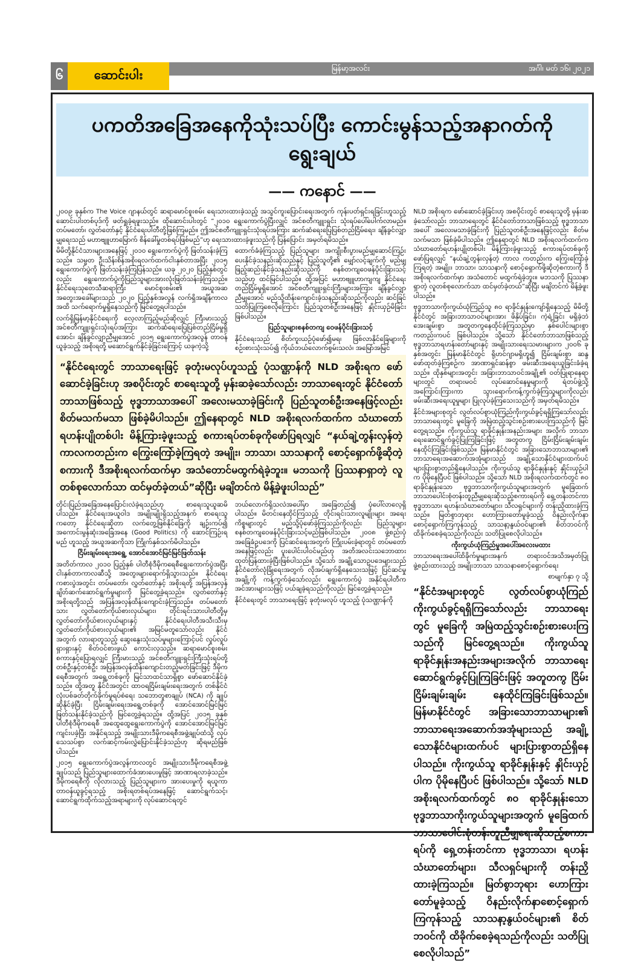၆ ဆောင်းပါး
မြန်မာ့အလင်း အင်္ဂါ၊ မတ် ၁၆၊ ၂၀၂၁
ပကတိအခြေအနေကိုသုံးသပ်ပြီး ကောင်းမွန်သည့်အနာဂတ်ကို ရွေးချယ်
—— ကနောင် ——
၂၀၀၉ ခုနှစ်က The Voice ဂျာနယ်တွင် ဆရာမောင်စူးစမ်း ရေးသားထားခဲ့သည့် အသွင်ကူးပြောင်းရေးအတွက် ကုန်းပတ်ရှင်းရခြင်းဟူသည့် ဆောင်းပါးတစ်ပုဒ်ကို ဖတ်ရှုခဲ့ရဖူးသည်။ ထိုဆောင်းပါးတွင် “၂၀၁၀ ရွေးကောက်ပွဲပြီးလျှင် အင်စတီကျူးရှင်း သုံးရပ်ပေါ်ပေါက်လာမည်။ တပ်မတော်၊ လွှတ်တော်နှင့် နိုင်ငံရေးပါတီတို့ဖြစ်ကြမည်။ ဤအင်စတီကျူးရှင်းသုံးရပ်အကြား ဆက်ဆံရေးပြေပြစ်တည်ငြိမ်ရေး၊ ချိန်ခွင်လျှာမျှရေးသည် မဟာဗျူဟာမြောက် စိန်ခေါ်မှုတစ်ရပ်ဖြစ်မည်”ဟု ရေးသားထားခဲ့ဖူးသည်ကို ပြန်ပြောင်း အမှတ်ရမိသည်။
မိမိတို့နိုင်ငံသားများအနေဖြင့် ၂၀၁၀ ရွေးကောက်ပွဲကို ဖြတ်သန်းခဲ့ကြသည်။ သမ္မတ ဦးသိန်းစိန်အစိုးရလက်ထက်ငါးနှစ်တာအပြီး ၂၀၁၅ ရွေးကောက်ပွဲကို ဖြတ်သန်းခဲ့ကြပြန်သည်။ ယခု ၂၀၂၀ ပြည့်နှစ်တွင်လည်း ရွေးကောက်ပွဲကိုပြည်သူများအားလုံးဖြတ်သန်းခဲ့ကြသည်။ နိုင်ငံရေးသုတေသီဆရာကြီး မောင်စူးစမ်း၏ အယူအဆ အတွေးအခေါ်များသည် ၂၀၂၀ ပြည့်နှစ်အလွန် လက်ရှိအချိန်ကာလအထိ သက်ရောက်မှုရှိနေသည်ကို မြင်တွေ့ရပါသည်။
လက်ရှိမြန်မာ့နိုင်ငံရေးကို လေ့လာကြည့်မည်ဆိုလျှင် ကြီးမားသည့် အင်စတီကျူးရှင်းသုံးရပ်အကြား ဆက်ဆံရေးပြေပြစ်တည်ငြိမ်မှုရှိအောင်၊ ချိန်ခွင်လျှာညီမျှအောင် ၂၀၁၅ ရွေးကောက်ပွဲအလွန် တာဝန်ယူခဲ့သည့် အစိုးရတို့ မဆောင်ရွက်နိုင်ခဲ့ခြင်းကြောင့် ယခုကဲ့သို့
ထောက်ခံခဲ့ကြသည့် ပြည်သူများ အကျိုးစီးပွားမည်မျှဆောင်ကြဉ်းပေးနိုင်ခဲ့သနည်းဆိုသည်နှင့် ပြည်သူတို့၏ မျှော်လင့်ချက်ကို မည်မျှဖြည့်ဆည်းနိုင်ခဲ့သနည်းဆိုသည်ကို စနစ်တကျဝေဖန်ပိုင်းခြားသင့်သည်ဟု ထင်မြင်ပါသည်။ ထို့အပြင် မဟာဗျူဟာကျကျ နိုင်ငံရေးတည်ငြိမ်မှုရှိအောင် အင်စတီကျူးရှင်းကြီးများအကြား ချိန်ခွင်လျှာညီမျှအောင် မည်သို့ထိန်းကျောင်းခဲ့သနည်းဆိုသည်ကိုလည်း ဆင်ခြင်သတိပြုကြစေလိုကြောင်း ပြည်သူတစ်ဦးအနေဖြင့် နှိုင်းယှဉ်မိခြင်းဖြစ်ပါသည်။
ပြည်သူများစနစ်တကျ ဝေဖန်ပိုင်းခြားသင့်
နိုင်ငံရေးသည် စိတ်ကူးယဉ်ပုံဖော်၍မရ၊ ဖြစ်လာနိုင်ခြေများကို စဉ်းစားသုံးသပ်၍ ကိုယ်ဘယ်လောက်စွမ်းသလဲ၊ အမြော်အမြင်
“နိုင်ငံရေးတွင် ဘာသာရေးဖြင့် ခုတုံးမလုပ်ဟူသည့် ပုံသဏ္ဌာန်ကို NLD အစိုးရက ဖော်ဆောင်ခဲ့ခြင်းဟု အစပိုင်းတွင် စာရေးသူတို့ မှန်းဆခဲ့သော်လည်း ဘာသာရေးတွင် နိုင်ငံတော်ဘာသာဖြစ်သည့် ဗုဒ္ဓဘာသာအပေါ် အလေးမသာခဲ့ခြင်းကို ပြည်သူတစ်ဦးအနေဖြင့်လည်း စိတ်မသက်မသာ ဖြစ်ခဲ့မိပါသည်။ ဤနေရာတွင် NLD အစိုးရလက်ထက်က သံဃာတော်ရဟန်းပျိုတစ်ပါး မိန့်ကြားခဲ့ဖူးသည့် စကားရပ်တစ်ခုကိုဖော်ပြရလျှင် “နယ်ချဲ့တွန်းလှန်တဲ့ ကာလကတည်းက ကြွေးကြော်ခဲ့ကြရတဲ့ အမျိုး၊ ဘာသာ၊ သာသနာကို စောင့်ရှောက်ဖို့ဆိုတဲ့စကားကို ဒီအစိုးရလက်ထက်မှာ အသံတောင်မထွက်ရဲခဲ့ဘူး။ မဘသကို ပြဿနာရှာတဲ့ လူတစ်စုလောက်သာ ထင်မှတ်ခဲ့တယ်”ဆိုပြီး မချိတင်ကဲ မိန့်ခဲ့ဖူးပါသည်”
တိုင်းပြည်အခြေအနေပြောင်းလဲခဲ့ရသည်ဟု စာရေးသူယူဆမိပါသည်။ နိုင်ငံရေးအယူဝါဒ အမျိုးမျိုးရှိသည့်အနက် စာရေးသူကတော့ နိုင်ငံရေးဆိုတာ လက်တွေ့ဖြစ်နိုင်ခြေကို ချဉ်းကပ်၍ အကောင်းမွန်ဆုံးအခြေအနေ (Good Politics) ကို ဆောင်ကြဉ်းရမည် ဟူသည့် အယူအဆကိုသာ ကြိုက်နှစ်သက်မိပါသည်။
ငြိမ်းချမ်းရေးအရွေ့ အောင်အောင်မြင်မြင်ဖြတ်သန်း
အတိတ်ကာလ ၂၀၁၀ ပြည့်နှစ် ပါတီစုံဒီမိုကရေစီရွေးကောက်ပွဲအပြီး ငါးနှစ်တာကာလဆီသို့ အတွေးများရောက်ရှိသွားသည်။ နိုင်ငံရေးကစားပွဲအတွင်း တပ်မတော်၊ လွှတ်တော်နှင့် အစိုးရတို့ အပြန်အလှန် ချိတ်ဆက်ဆောင်ရွက်မှုများကို မြင်တွေ့ခဲ့ရသည်။ လွှတ်တော်နှင့် အစိုးရတို့သည် အပြန်အလှန်ထိန်းကျောင်းခဲ့ကြသည်။ တပ်မတော်သား လွှတ်တော်ကိုယ်စားလှယ်များ၊ တိုင်းရင်းသားပါတီတို့မှ လွှတ်တော်ကိုယ်စားလှယ်များနှင့် နိုင်ငံရေးပါတီအသီးသီးမှ လွှတ်တော်ကိုယ်စားလှယ်များ၏ အမြင်မတူသော်လည်း နိုင်ငံအတွက် လားရာတူသည့် ဆွေးနွေးသုံးသပ်မှုများကြောင့်ပင် လှုပ်လှုပ်ရှားရှားနှင့် စိတ်ဝင်စားဖွယ် ကောင်းလှသည်။ ဆရာမောင်စူးစမ်း စကားနှင့်ပြောရလျှင် ကြီးမားသည့် အင်စတီကျူးရှင်းကြီးသုံးရပ်တို့ တစ်ဦးနှင့်တစ်ဦး အပြန်အလှန်ထိန်းကျောင်းတည့်မတ်ခြင်းဖြင့် ဒီမိုကရေစီအတွက် အရွေ့တစ်ခုကို မြင်သာထင်သာရှိစွာ ဖော်ဆောင်နိုင်ခဲ့သည်။ ထို့အတူ နိုင်ငံအတွင်း ထာဝရငြိမ်းချမ်းရေးအတွက် တစ်နိုင်ငံလုံးပစ်ခတ်တိုက်ခိုက်မှုရပ်စဲရေး သဘောတူစာချုပ် (NCA) ကို ချုပ်ဆိုနိုင်ခဲ့ပြီး ငြိမ်းချမ်းရေးအရွေ့တစ်ခုကို အောင်အောင်မြင်မြင် ဖြတ်သန်းနိုင်ခဲ့သည်ကို မြင်တွေ့ခဲ့ရသည်။ ထို့အပြင် ၂၀၁၅ ခုနှစ် ပါတီစုံဒီမိုကရေစီ အထွေထွေရွေးကောက်ပွဲကို အောင်အောင်မြင်မြင် ကျင်းပခဲ့ပြီး အနိုင်ရသည့် အမျိုးသားဒီမိုကရေစီအဖွဲ့ချုပ်ထံသို့ လုပ်သေသပ်စွာ လက်ဆင့်ကမ်းလွှဲပြောင်းနိုင်ခဲ့သည်ဟု ဆိုရမည်ဖြစ်ပါသည်။
၂၀၁၅ ရွေးကောက်ပွဲအလွန်ကာလတွင် အမျိုးသားဒီမိုကရေစီအဖွဲ့ချုပ်သည် ပြည်သူများထောက်ခံအားပေးမှုဖြင့် အာဏာရလာခဲ့သည်။ ဒီမိုကရေစီကို လိုလားသည့် ပြည်သူများက အားပေးမှုကို ရယူကာ တာဝန်ယူခွင့်ရသည့် အစိုးရတစ်ရပ်အနေဖြင့် ဆောင်ရွက်သင့်၊ ဆောင်ရွက်ထိုက်သည့်အရာများကို လုပ်ဆောင်ရတွင်
ဘယ်လောက်ရှိသလဲအပေါ်မှာ အခြေတည်၍ ပုံပေါ်လာလေ့ရှိပါသည်။ မိတင်းနေထိုင်ကြသည့် တိုင်းရင်းသားလူမျိုးများ အရေးကိစ္စများတွင် မည်သို့ပုံဖော်ခဲ့ကြသည်ကိုလည်း ပြည်သူများ စနစ်တကျဝေဖန်ပိုင်းခြားသင့်မည်ဖြစ်ပါသည်။ ၂၀၀၈ ဖွဲ့စည်းပုံအခြေခံဥပဒေကို ပြင်ဆင်ရေးအတွက် ကြိုးပမ်းခဲ့ရာတွင် တပ်မတော်အနေဖြင့်လည်း ပူးပေါင်းပါဝင်မည်ဟု အတိအလင်းသဘောထားထုတ်ပြန်ထားခဲ့ပြီးဖြစ်ပါသည်။ သို့သော် အချို့သောဥပဒေများသည် နိုင်ငံတော်လုံခြုံရေးအတွက် လိုအပ်ချက်ရှိနေသေးသဖြင့် ပြင်ဆင်မှုအချို့ကို ကန့်ကွက်ခဲ့သော်လည်း ရွေးကောက်ပွဲ အနိုင်ရပါတီက အင်အားများသဖြင့် ပယ်ချခဲ့ရသည်ကိုလည်း မြင်တွေ့ခဲ့ရသည်။
နိုင်ငံရေးတွင် ဘာသာရေးဖြင့် ခုတုံးမလုပ် ဟူသည့် ပုံသဏ္ဌာန်ကို
NLD အစိုးရက ဖော်ဆောင်ခဲ့ခြင်းဟု အစပိုင်းတွင် စာရေးသူတို့ မှန်းဆခဲ့သော်လည်း ဘာသာရေးတွင် နိုင်ငံတော်ဘာသာဖြစ်သည့် ဗုဒ္ဓဘာသာ အပေါ် အလေးမသာခဲ့ခြင်းကို ပြည်သူတစ်ဦးအနေဖြင့်လည်း စိတ်မသက်မသာ ဖြစ်ခဲ့မိပါသည်။ ဤနေရာတွင် NLD အစိုးရလက်ထက်က သံဃာတော်ရဟန်းပျိုတစ်ပါး မိန့်ကြားခဲ့ဖူးသည့် စကားရပ်တစ်ခုကိုဖော်ပြရလျှင် “နယ်ချဲ့တွန်းလှန်တဲ့ ကာလ ကတည်းက ကြွေးကြော်ခဲ့ကြရတဲ့ အမျိုး၊ ဘာသာ၊ သာသနာကို စောင့်ရှောက်ဖို့ဆိုတဲ့စကားကို ဒီအစိုးရလက်ထက်မှာ အသံတောင် မထွက်ရဲခဲ့ဘူး။ မဘသကို ပြဿနာရှာတဲ့ လူတစ်စုလောက်သာ ထင်မှတ်ခဲ့တယ်”ဆိုပြီး မချိတင်ကဲ မိန့်ခဲ့ဖူးပါသည်။
ဗုဒ္ဓဘာသာကိုးကွယ်ယုံကြည်သူ ၈၀ ရာခိုင်နှုန်းကျော်ရှိနေသည့် မိမိတို့နိုင်ငံတွင် အခြားဘာသာဝင်များအား ဖိနှိပ်ခြင်း၊ ကဲ့ရဲ့ခြင်း မရှိခဲ့ဘဲ အေးချမ်းစွာ အတူတကွနေထိုင်ခဲ့ကြသည်မှာ နှစ်ပေါင်းများစွာကတည်းကပင် ဖြစ်ပါသည်။ သို့သော် နိုင်ငံတော်ဘာသာဖြစ်သည့် ဗုဒ္ဓဘာသာရဟန်းတော်များနှင့် အမျိုးသားရေးသမားများက ၂၀၀၆ ခုနှစ်အတွင်း မြန်မာနိုင်ငံတွင် ရိုဟင်ဂျာမရှိဟူ၍ ငြိမ်းချမ်းစွာ ဆန္ဒဖော်ထုတ်ခဲ့ကြစဉ်က အာဏာရှင်ဆန်စွာ ဖမ်းဆီးအရေးယူခြင်းခံခဲ့ရသည်။ ထိုနှစ်များအတွင်း အခြားဘာသာဝင်အချို့၏ ဝတ်ပြုရာနေရာများတွင် တရားမဝင် လုပ်ဆောင်နေမှုများကို ရဲတပ်ဖွဲ့သို့ အကြောင်းကြားကာ သွားရောက်ကန့်ကွက်ခဲ့ကြသူများကိုလည်း ဖမ်းဆီးအရေးယူမှုများ ပြုလုပ်ခဲ့ကြသေးသည်ကို အမှတ်ရမိသည်။
နိုင်ငံအများစုတွင် လွတ်လပ်စွာယုံကြည်ကိုးကွယ်ခွင့်ရရှိကြသော်လည်း ဘာသာရေးတွင် မူခြေကို အမြဲထည့်သွင်းစဉ်းစားပေးကြသည်ကို မြင်တွေ့ရသည်။ ကိုးကွယ်သူ ရာခိုင်နှုန်းအနည်းအများ အလိုက် ဘာသာရေးဆောင်ရွက်ခွင့်ပြုကြခြင်းဖြင့် အတူတကွ ငြိမ်းငြိမ်းချမ်းချမ်း နေထိုင်ကြခြင်းဖြစ်သည်။ မြန်မာနိုင်ငံတွင် အခြားသောဘာသာများ၏ ဘာသာရေးအဆောက်အအုံများသည် အချို့သောနိုင်ငံများထက်ပင် များပြားစွာတည်ရှိနေပါသည်။ ကိုးကွယ်သူ ရာခိုင်နှုန်းနှင့် နှိုင်းယှဉ်ပါက ပိုမိုနေပြီပင် ဖြစ်ပါသည်။ သို့သော် NLD အစိုးရလက်ထက်တွင် ၈၀ ရာခိုင်နှုန်းသော ဗုဒ္ဓဘာသာကိုးကွယ်သူများအတွက် မူခြေထက် ဘာသာပေါင်းစုံတန်းတူညီမျှရေးဆိုသည့်စကားရပ်ကို ရှေ့တန်းတင်ကာ ဗုဒ္ဓဘာသာ၊ ရဟန်းသံဃာတော်များ၊ သီလရှင်များကို တန်းညှိထားခဲ့ကြသည်။ မြတ်စွာဘုရား ဟောကြားတော်မူခဲ့သည့် ဝိနည်းလိုက်နာစောင့်ရှောက်ကြကုန်သည့် သာသနာ့နွယ်ဝင်များ၏ စိတ်ဘဝင်ကို ထိခိုက်စေခဲ့ရသည်ကိုလည်း သတိပြုစေလိုပါသည်။
ကိုးကွယ်ယုံကြည်မှုအပေါ်အလေးမထား
ဘာသာရေးအပေါ်ထိခိုက်မှုများအနက် တရားဝင်အသိအမှတ်ပြု ဖွဲ့စည်းထားသည့် အမျိုးဘာသာ သာသနာစောင့်ရှောက်ရေး
စာမျက်နှာ ၇ သို့
“နိုင်ငံအများစုတွင် လွတ်လပ်စွာယုံကြည်ကိုးကွယ်ခွင့်ရရှိကြသော်လည်း ဘာသာရေးတွင် မူခြေကို အမြဲထည့်သွင်းစဉ်းစားပေးကြသည်ကို မြင်တွေ့ရသည်။ ကိုးကွယ်သူ ရာခိုင်နှုန်းအနည်းအများအလိုက် ဘာသာရေး ဆောင်ရွက်ခွင့်ပြုကြခြင်းဖြင့် အတူတကွ ငြိမ်းငြိမ်းချမ်းချမ်း နေထိုင်ကြခြင်းဖြစ်သည်။ မြန်မာနိုင်ငံတွင် အခြားသောဘာသာများ၏ ဘာသာရေးအဆောက်အအုံများသည် အချို့သောနိုင်ငံများထက်ပင် များပြားစွာတည်ရှိနေပါသည်။ ကိုးကွယ်သူ ရာခိုင်နှုန်းနှင့် နှိုင်းယှဉ်ပါက ပိုမိုနေပြီပင် ဖြစ်ပါသည်။ သို့သော် NLD အစိုးရလက်ထက်တွင် ၈၀ ရာခိုင်နှုန်းသော ဗုဒ္ဓဘာသာကိုးကွယ်သူများအတွက် မူခြေထက် ဘာသာပေါင်းစုံတန်းတူညီမျှရေးဆိုသည့်စကားရပ်ကို ရှေ့တန်းတင်ကာ ဗုဒ္ဓဘာသာ၊ ရဟန်းသံဃာတော်များ၊ သီလရှင်များကို တန်းညှိထားခဲ့ကြသည်။ မြတ်စွာဘုရား ဟောကြားတော်မူခဲ့သည့် ဝိနည်းလိုက်နာစောင့်ရှောက်ကြကုန်သည့် သာသနာ့နွယ်ဝင်များ၏ စိတ်ဘဝင်ကို ထိခိုက်စေခဲ့ရသည်ကိုလည်း သတိပြုစေလိုပါသည်”